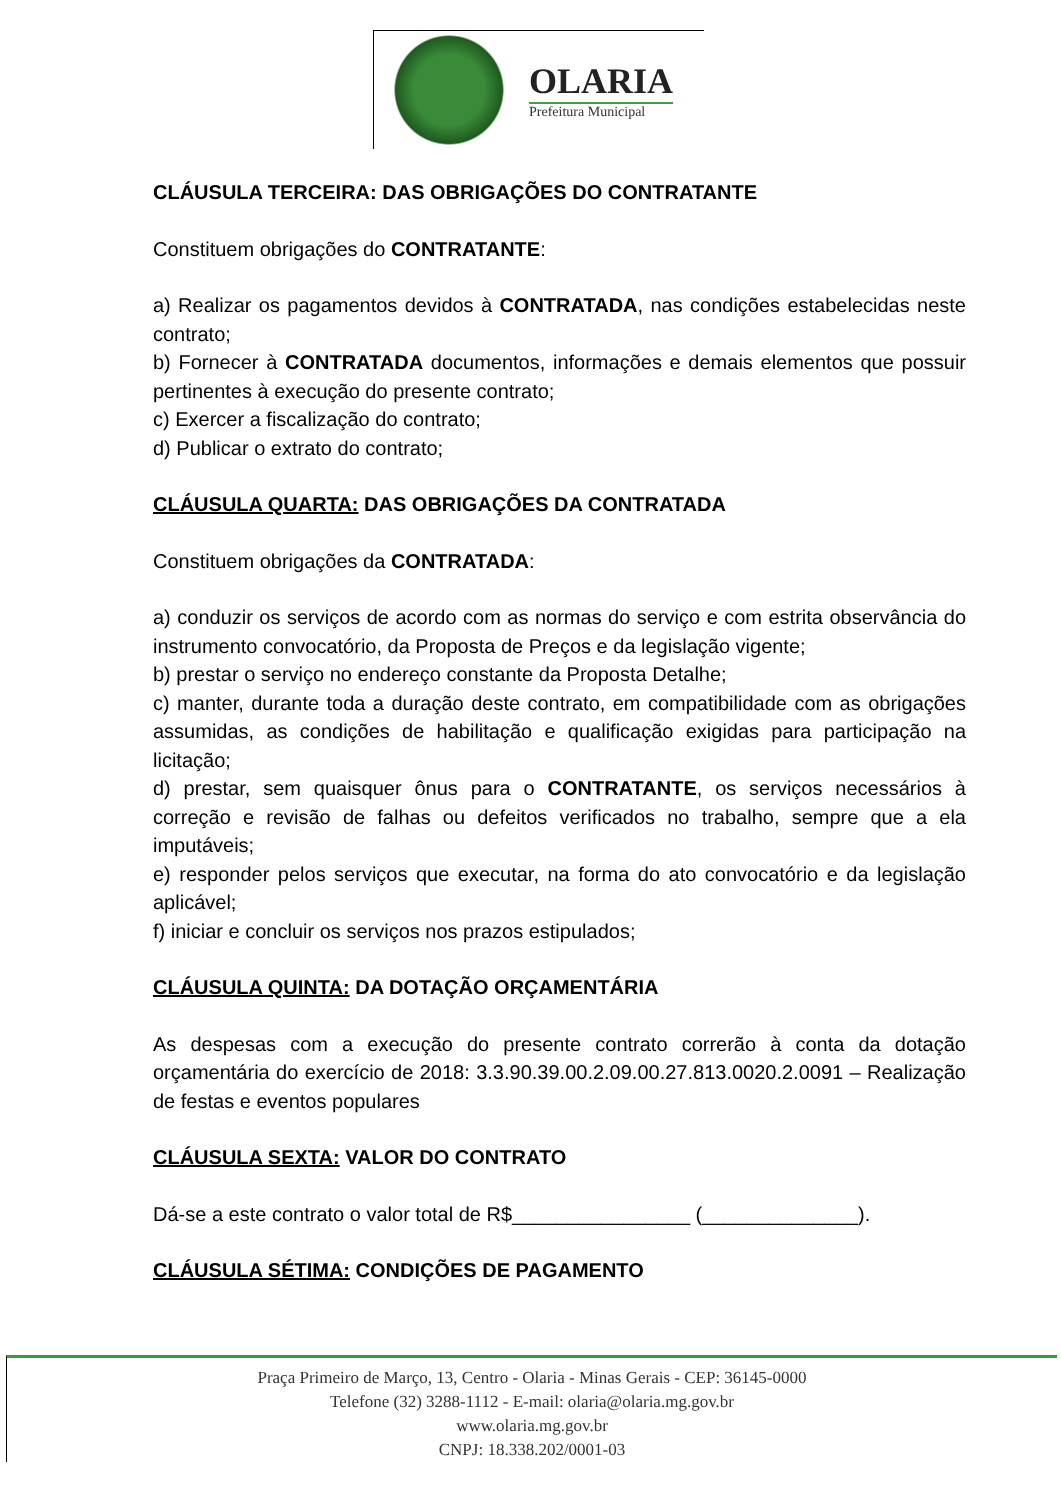OLARIA
Prefeitura Municipal
CLÁUSULA TERCEIRA: DAS OBRIGAÇÕES DO CONTRATANTE
Constituem obrigações do CONTRATANTE:
a) Realizar os pagamentos devidos à CONTRATADA, nas condições estabelecidas neste contrato;
b) Fornecer à CONTRATADA documentos, informações e demais elementos que possuir pertinentes à execução do presente contrato;
c) Exercer a fiscalização do contrato;
d) Publicar o extrato do contrato;
CLÁUSULA QUARTA: DAS OBRIGAÇÕES DA CONTRATADA
Constituem obrigações da CONTRATADA:
a) conduzir os serviços de acordo com as normas do serviço e com estrita observância do instrumento convocatório, da Proposta de Preços e da legislação vigente;
b) prestar o serviço no endereço constante da Proposta Detalhe;
c) manter, durante toda a duração deste contrato, em compatibilidade com as obrigações assumidas, as condições de habilitação e qualificação exigidas para participação na licitação;
d) prestar, sem quaisquer ônus para o CONTRATANTE, os serviços necessários à correção e revisão de falhas ou defeitos verificados no trabalho, sempre que a ela imputáveis;
e) responder pelos serviços que executar, na forma do ato convocatório e da legislação aplicável;
f) iniciar e concluir os serviços nos prazos estipulados;
CLÁUSULA QUINTA: DA DOTAÇÃO ORÇAMENTÁRIA
As despesas com a execução do presente contrato correrão à conta da dotação orçamentária do exercício de 2018: 3.3.90.39.00.2.09.00.27.813.0020.2.0091 – Realização de festas e eventos populares
CLÁUSULA SEXTA: VALOR DO CONTRATO
Dá-se a este contrato o valor total de R$________________ (______________).
CLÁUSULA SÉTIMA: CONDIÇÕES DE PAGAMENTO
Praça Primeiro de Março, 13, Centro - Olaria - Minas Gerais - CEP: 36145-0000
Telefone (32) 3288-1112 - E-mail: olaria@olaria.mg.gov.br
www.olaria.mg.gov.br
CNPJ: 18.338.202/0001-03